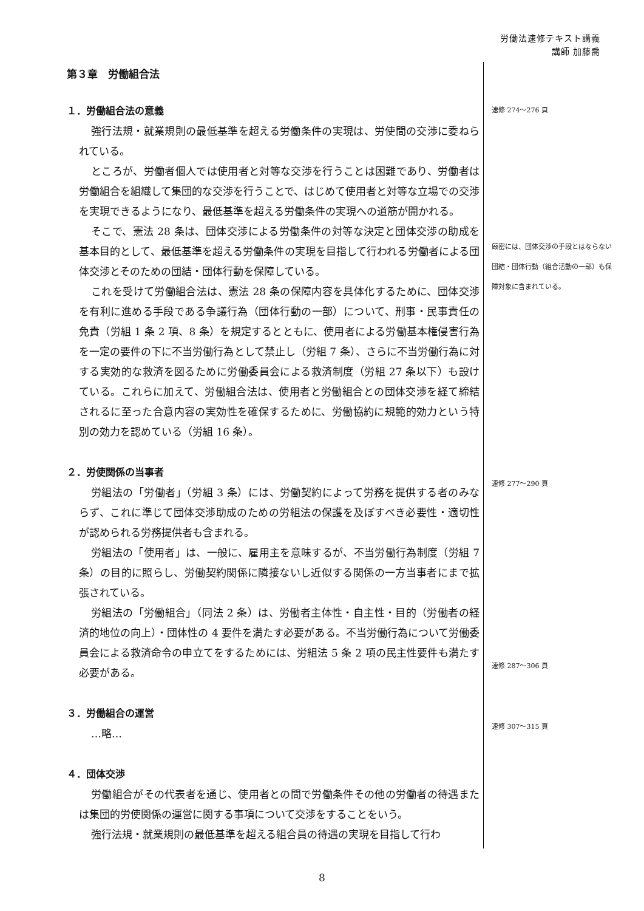労働法速修テキスト講義
講師 加藤喬
第３章　労働組合法
１．労働組合法の意義
強行法規・就業規則の最低基準を超える労働条件の実現は、労使間の交渉に委ねられている。
ところが、労働者個人では使用者と対等な交渉を行うことは困難であり、労働者は労働組合を組織して集団的な交渉を行うことで、はじめて使用者と対等な立場での交渉を実現できるようになり、最低基準を超える労働条件の実現への道筋が開かれる。
そこで、憲法 28 条は、団体交渉による労働条件の対等な決定と団体交渉の助成を基本目的として、最低基準を超える労働条件の実現を目指して行われる労働者による団体交渉とそのための団結・団体行動を保障している。
これを受けて労働組合法は、憲法 28 条の保障内容を具体化するために、団体交渉を有利に進める手段である争議行為（団体行動の一部）について、刑事・民事責任の免責（労組 1 条 2 項、8 条）を規定するとともに、使用者による労働基本権侵害行為を一定の要件の下に不当労働行為として禁止し（労組 7 条）、さらに不当労働行為に対する実効的な救済を図るために労働委員会による救済制度（労組 27 条以下）も設けている。これらに加えて、労働組合法は、使用者と労働組合との団体交渉を経て締結されるに至った合意内容の実効性を確保するために、労働協約に規範的効力という特別の効力を認めている（労組 16 条）。
２．労使関係の当事者
労組法の「労働者」（労組 3 条）には、労働契約によって労務を提供する者のみならず、これに準じて団体交渉助成のための労組法の保護を及ぼすべき必要性・適切性が認められる労務提供者も含まれる。
労組法の「使用者」は、一般に、雇用主を意味するが、不当労働行為制度（労組 7 条）の目的に照らし、労働契約関係に隣接ないし近似する関係の一方当事者にまで拡張されている。
労組法の「労働組合」（同法 2 条）は、労働者主体性・自主性・目的（労働者の経済的地位の向上）・団体性の 4 要件を満たす必要がある。不当労働行為について労働委員会による救済命令の申立てをするためには、労組法 5 条 2 項の民主性要件も満たす必要がある。
３．労働組合の運営
…略…
４．団体交渉
労働組合がその代表者を通じ、使用者との間で労働条件その他の労働者の待遇または集団的労使関係の運営に関する事項について交渉をすることをいう。
強行法規・就業規則の最低基準を超える組合員の待遇の実現を目指して行わ
速修 274～276 頁
厳密には、団体交渉の手段とはならない団結・団体行動（組合活動の一部）も保障対象に含まれている。
速修 277～290 頁
速修 287～306 頁
速修 307～315 頁
8